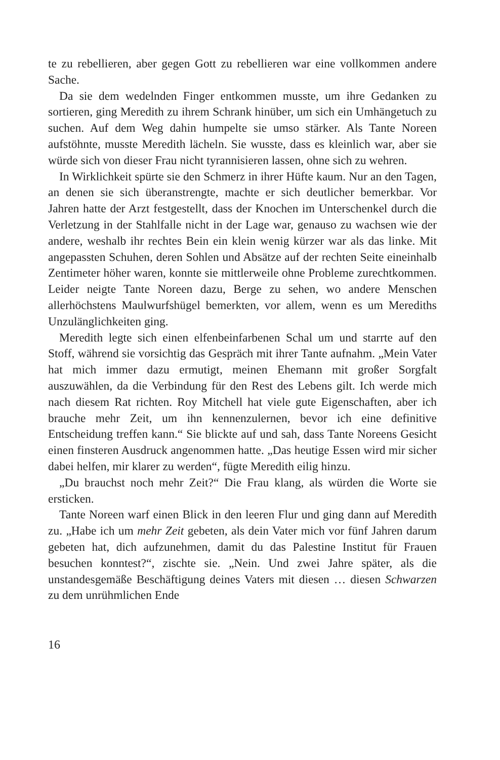te zu rebellieren, aber gegen Gott zu rebellieren war eine vollkommen andere Sache.
Da sie dem wedelnden Finger entkommen musste, um ihre Gedanken zu sortieren, ging Meredith zu ihrem Schrank hinüber, um sich ein Umhängetuch zu suchen. Auf dem Weg dahin humpelte sie umso stärker. Als Tante Noreen aufstöhnte, musste Meredith lächeln. Sie wusste, dass es kleinlich war, aber sie würde sich von dieser Frau nicht tyrannisieren lassen, ohne sich zu wehren.
In Wirklichkeit spürte sie den Schmerz in ihrer Hüfte kaum. Nur an den Tagen, an denen sie sich überanstrengte, machte er sich deutlicher bemerkbar. Vor Jahren hatte der Arzt festgestellt, dass der Knochen im Unterschenkel durch die Verletzung in der Stahlfalle nicht in der Lage war, genauso zu wachsen wie der andere, weshalb ihr rechtes Bein ein klein wenig kürzer war als das linke. Mit angepassten Schuhen, deren Sohlen und Absätze auf der rechten Seite eineinhalb Zentimeter höher waren, konnte sie mittlerweile ohne Probleme zurechtkommen. Leider neigte Tante Noreen dazu, Berge zu sehen, wo andere Menschen allerhöchstens Maulwurfshügel bemerkten, vor allem, wenn es um Merediths Unzulänglichkeiten ging.
Meredith legte sich einen elfenbeinfarbenen Schal um und starrte auf den Stoff, während sie vorsichtig das Gespräch mit ihrer Tante aufnahm. „Mein Vater hat mich immer dazu ermutigt, meinen Ehemann mit großer Sorgfalt auszuwählen, da die Verbindung für den Rest des Lebens gilt. Ich werde mich nach diesem Rat richten. Roy Mitchell hat viele gute Eigenschaften, aber ich brauche mehr Zeit, um ihn kennenzulernen, bevor ich eine definitive Entscheidung treffen kann.“ Sie blickte auf und sah, dass Tante Noreens Gesicht einen finsteren Ausdruck angenommen hatte. „Das heutige Essen wird mir sicher dabei helfen, mir klarer zu werden“, fügte Meredith eilig hinzu.
„Du brauchst noch mehr Zeit?“ Die Frau klang, als würden die Worte sie ersticken.
Tante Noreen warf einen Blick in den leeren Flur und ging dann auf Meredith zu. „Habe ich um mehr Zeit gebeten, als dein Vater mich vor fünf Jahren darum gebeten hat, dich aufzunehmen, damit du das Palestine Institut für Frauen besuchen konntest?“, zischte sie. „Nein. Und zwei Jahre später, als die unstandesgemäße Beschäftigung deines Vaters mit diesen … diesen Schwarzen zu dem unrühmlichen Ende
16